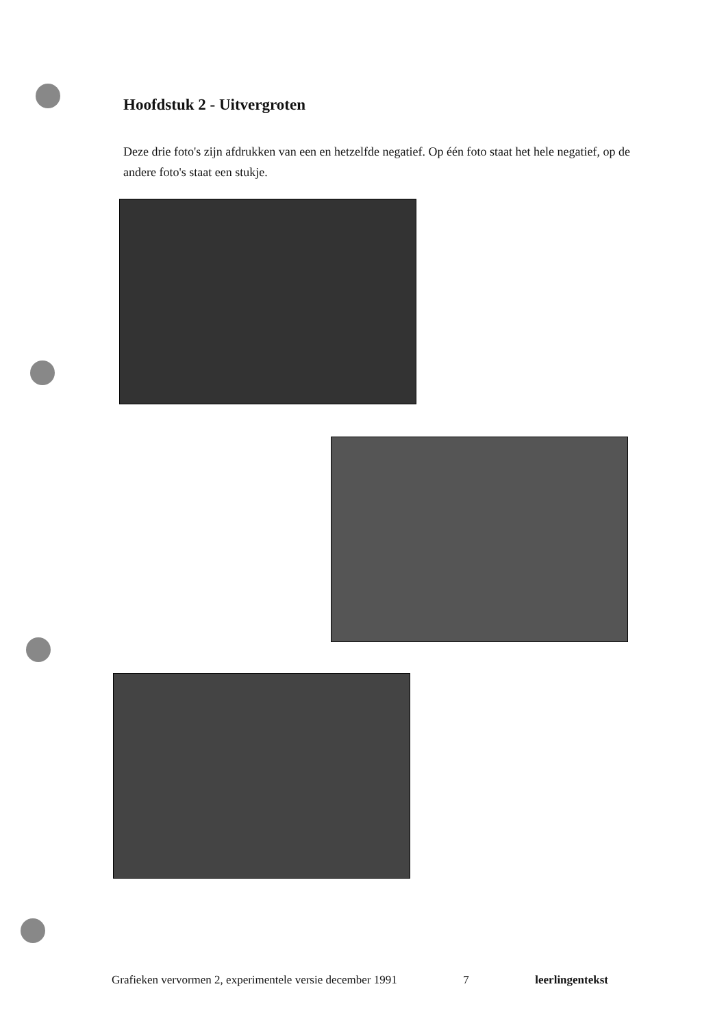Hoofdstuk 2 - Uitvergroten
Deze drie foto's zijn afdrukken van een en hetzelfde negatief. Op één foto staat het hele negatief, op de andere foto's staat een stukje.
Grafieken vervormen 2, experimentele versie december 1991 7 leerlingentekst